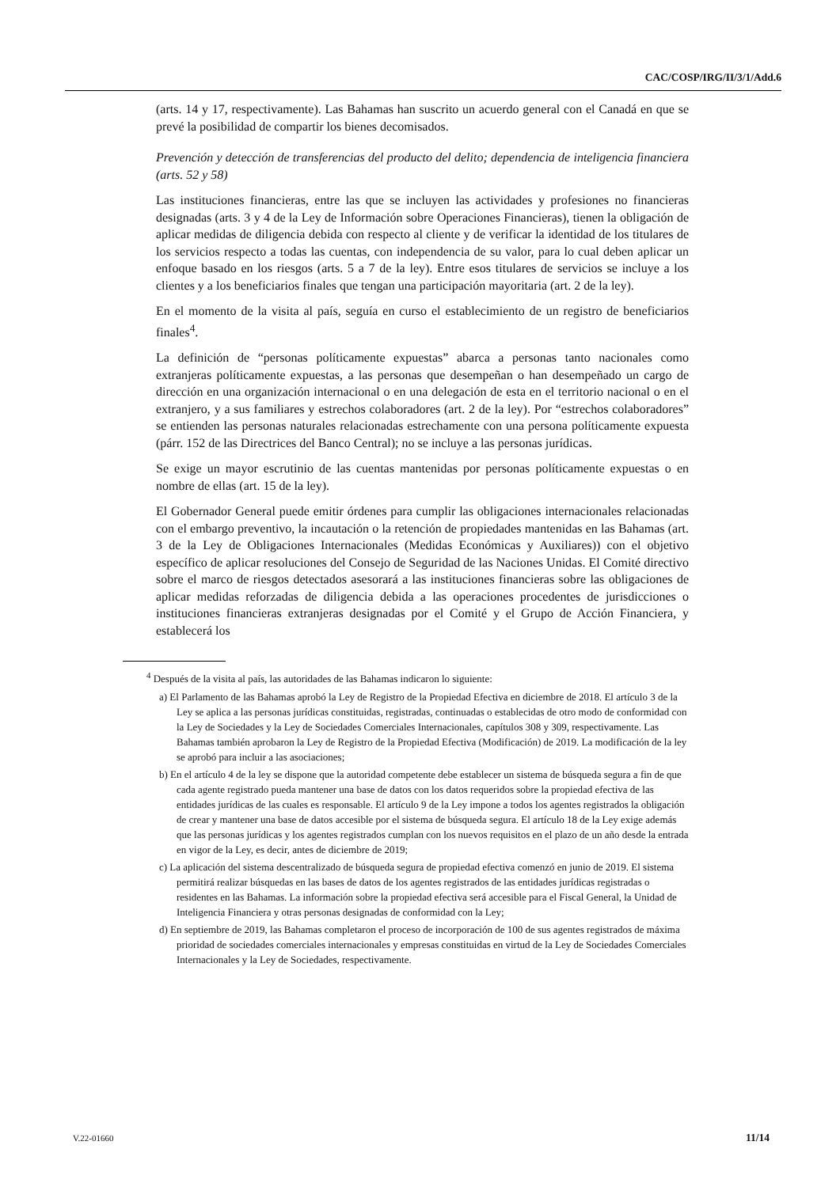CAC/COSP/IRG/II/3/1/Add.6
(arts. 14 y 17, respectivamente). Las Bahamas han suscrito un acuerdo general con el Canadá en que se prevé la posibilidad de compartir los bienes decomisados.
Prevención y detección de transferencias del producto del delito; dependencia de inteligencia financiera (arts. 52 y 58)
Las instituciones financieras, entre las que se incluyen las actividades y profesiones no financieras designadas (arts. 3 y 4 de la Ley de Información sobre Operaciones Financieras), tienen la obligación de aplicar medidas de diligencia debida con respecto al cliente y de verificar la identidad de los titulares de los servicios respecto a todas las cuentas, con independencia de su valor, para lo cual deben aplicar un enfoque basado en los riesgos (arts. 5 a 7 de la ley). Entre esos titulares de servicios se incluye a los clientes y a los beneficiarios finales que tengan una participación mayoritaria (art. 2 de la ley).
En el momento de la visita al país, seguía en curso el establecimiento de un registro de beneficiarios finales<sup>4</sup>.
La definición de “personas políticamente expuestas” abarca a personas tanto nacionales como extranjeras políticamente expuestas, a las personas que desempeñan o han desempeñado un cargo de dirección en una organización internacional o en una delegación de esta en el territorio nacional o en el extranjero, y a sus familiares y estrechos colaboradores (art. 2 de la ley). Por “estrechos colaboradores” se entienden las personas naturales relacionadas estrechamente con una persona políticamente expuesta (párr. 152 de las Directrices del Banco Central); no se incluye a las personas jurídicas.
Se exige un mayor escrutinio de las cuentas mantenidas por personas políticamente expuestas o en nombre de ellas (art. 15 de la ley).
El Gobernador General puede emitir órdenes para cumplir las obligaciones internacionales relacionadas con el embargo preventivo, la incautación o la retención de propiedades mantenidas en las Bahamas (art. 3 de la Ley de Obligaciones Internacionales (Medidas Económicas y Auxiliares)) con el objetivo específico de aplicar resoluciones del Consejo de Seguridad de las Naciones Unidas. El Comité directivo sobre el marco de riesgos detectados asesorará a las instituciones financieras sobre las obligaciones de aplicar medidas reforzadas de diligencia debida a las operaciones procedentes de jurisdicciones o instituciones financieras extranjeras designadas por el Comité y el Grupo de Acción Financiera, y establecerá los
<sup>4</sup> Después de la visita al país, las autoridades de las Bahamas indicaron lo siguiente:
a) El Parlamento de las Bahamas aprobó la Ley de Registro de la Propiedad Efectiva en diciembre de 2018. El artículo 3 de la Ley se aplica a las personas jurídicas constituidas, registradas, continuadas o establecidas de otro modo de conformidad con la Ley de Sociedades y la Ley de Sociedades Comerciales Internacionales, capítulos 308 y 309, respectivamente. Las Bahamas también aprobaron la Ley de Registro de la Propiedad Efectiva (Modificación) de 2019. La modificación de la ley se aprobó para incluir a las asociaciones;
b) En el artículo 4 de la ley se dispone que la autoridad competente debe establecer un sistema de búsqueda segura a fin de que cada agente registrado pueda mantener una base de datos con los datos requeridos sobre la propiedad efectiva de las entidades jurídicas de las cuales es responsable. El artículo 9 de la Ley impone a todos los agentes registrados la obligación de crear y mantener una base de datos accesible por el sistema de búsqueda segura. El artículo 18 de la Ley exige además que las personas jurídicas y los agentes registrados cumplan con los nuevos requisitos en el plazo de un año desde la entrada en vigor de la Ley, es decir, antes de diciembre de 2019;
c) La aplicación del sistema descentralizado de búsqueda segura de propiedad efectiva comenzó en junio de 2019. El sistema permitirá realizar búsquedas en las bases de datos de los agentes registrados de las entidades jurídicas registradas o residentes en las Bahamas. La información sobre la propiedad efectiva será accesible para el Fiscal General, la Unidad de Inteligencia Financiera y otras personas designadas de conformidad con la Ley;
d) En septiembre de 2019, las Bahamas completaron el proceso de incorporación de 100 de sus agentes registrados de máxima prioridad de sociedades comerciales internacionales y empresas constituidas en virtud de la Ley de Sociedades Comerciales Internacionales y la Ley de Sociedades, respectivamente.
V.22-01660 11/14